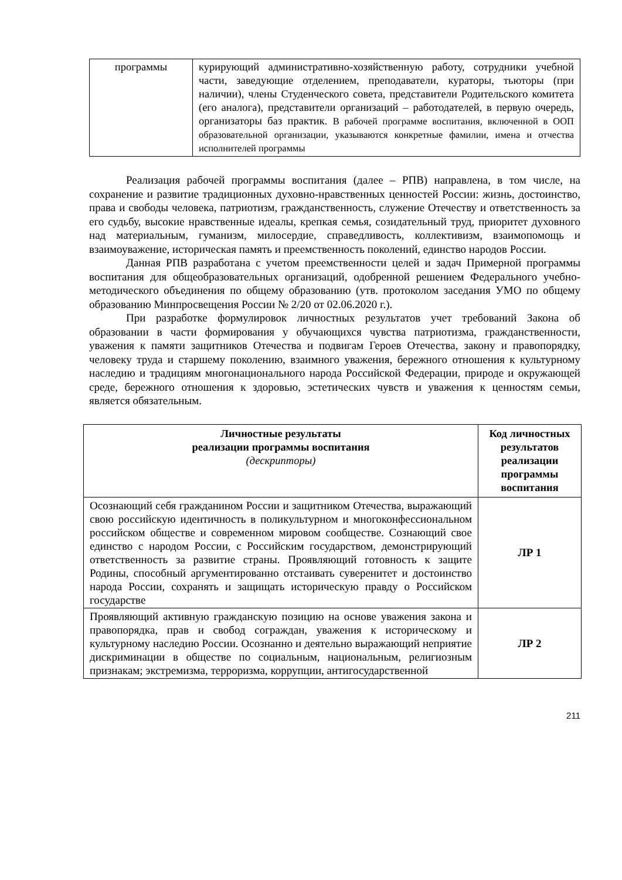| программы | курирующий административно-хозяйственную работу, сотрудники учебной части, заведующие отделением, преподаватели, кураторы, тьюторы (при наличии), члены Студенческого совета, представители Родительского комитета (его аналога), представители организаций – работодателей, в первую очередь, организаторы баз практик. В рабочей программе воспитания, включенной в ООП образовательной организации, указываются конкретные фамилии, имена и отчества исполнителей программы |
Реализация рабочей программы воспитания (далее – РПВ) направлена, в том числе, на сохранение и развитие традиционных духовно-нравственных ценностей России: жизнь, достоинство, права и свободы человека, патриотизм, гражданственность, служение Отечеству и ответственность за его судьбу, высокие нравственные идеалы, крепкая семья, созидательный труд, приоритет духовного над материальным, гуманизм, милосердие, справедливость, коллективизм, взаимопомощь и взаимоуважение, историческая память и преемственность поколений, единство народов России.
Данная РПВ разработана с учетом преемственности целей и задач Примерной программы воспитания для общеобразовательных организаций, одобренной решением Федерального учебно-методического объединения по общему образованию (утв. протоколом заседания УМО по общему образованию Минпросвещения России № 2/20 от 02.06.2020 г.).
При разработке формулировок личностных результатов учет требований Закона об образовании в части формирования у обучающихся чувства патриотизма, гражданственности, уважения к памяти защитников Отечества и подвигам Героев Отечества, закону и правопорядку, человеку труда и старшему поколению, взаимного уважения, бережного отношения к культурному наследию и традициям многонационального народа Российской Федерации, природе и окружающей среде, бережного отношения к здоровью, эстетических чувств и уважения к ценностям семьи, является обязательным.
| Личностные результаты реализации программы воспитания (дескрипторы) | Код личностных результатов реализации программы воспитания |
| --- | --- |
| Осознающий себя гражданином России и защитником Отечества, выражающий свою российскую идентичность в поликультурном и многоконфессиональном российском обществе и современном мировом сообществе. Сознающий свое единство с народом России, с Российским государством, демонстрирующий ответственность за развитие страны. Проявляющий готовность к защите Родины, способный аргументированно отстаивать суверенитет и достоинство народа России, сохранять и защищать историческую правду о Российском государстве | ЛР 1 |
| Проявляющий активную гражданскую позицию на основе уважения закона и правопорядка, прав и свобод сограждан, уважения к историческому и культурному наследию России. Осознанно и деятельно выражающий неприятие дискриминации в обществе по социальным, национальным, религиозным признакам; экстремизма, терроризма, коррупции, антигосударственной | ЛР 2 |
211